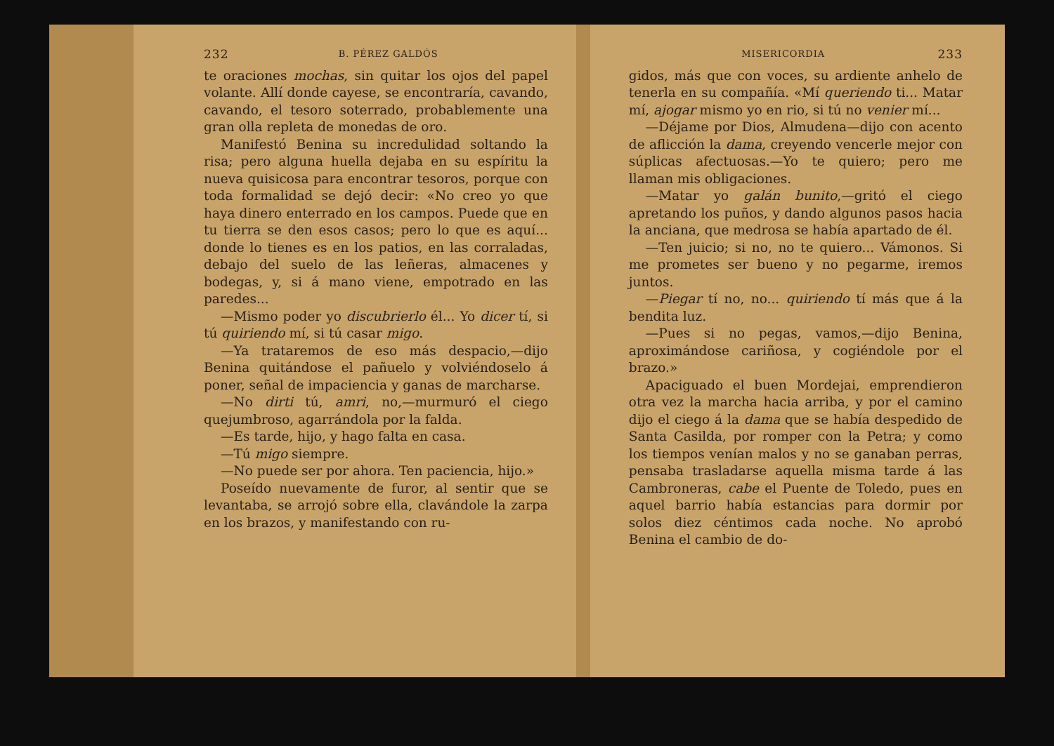232 B. PÉREZ GALDÓS
te oraciones mochas, sin quitar los ojos del papel volante. Allí donde cayese, se encontraría, cavando, cavando, el tesoro soterrado, probablemente una gran olla repleta de monedas de oro.
Manifestó Benina su incredulidad soltando la risa; pero alguna huella dejaba en su espíritu la nueva quisicosa para encontrar tesoros, porque con toda formalidad se dejó decir: «No creo yo que haya dinero enterrado en los campos. Puede que en tu tierra se den esos casos; pero lo que es aquí... donde lo tienes es en los patios, en las corraladas, debajo del suelo de las leñeras, almacenes y bodegas, y, si á mano viene, empotrado en las paredes...
—Mismo poder yo discubrierlo él... Yo dicer tí, si tú quiriendo mí, si tú casar migo.
—Ya trataremos de eso más despacio,—dijo Benina quitándose el pañuelo y volviéndoselo á poner, señal de impaciencia y ganas de marcharse.
—No dirti tú, amri, no,—murmuró el ciego quejumbroso, agarrándola por la falda.
—Es tarde, hijo, y hago falta en casa.
—Tú migo siempre.
—No puede ser por ahora. Ten paciencia, hijo.»
Poseído nuevamente de furor, al sentir que se levantaba, se arrojó sobre ella, clavándole la zarpa en los brazos, y manifestando con ru-
MISERICORDIA 233
gidos, más que con voces, su ardiente anhelo de tenerla en su compañía. «Mí queriendo ti... Matar mí, ajogar mismo yo en rio, si tú no venier mí...
—Déjame por Dios, Almudena—dijo con acento de aflicción la dama, creyendo vencerle mejor con súplicas afectuosas.—Yo te quiero; pero me llaman mis obligaciones.
—Matar yo galán bunito,—gritó el ciego apretando los puños, y dando algunos pasos hacia la anciana, que medrosa se había apartado de él.
—Ten juicio; si no, no te quiero... Vámonos. Si me prometes ser bueno y no pegarme, iremos juntos.
—Piegar tí no, no... quiriendo tí más que á la bendita luz.
—Pues si no pegas, vamos,—dijo Benina, aproximándose cariñosa, y cogiéndole por el brazo.»
Apaciguado el buen Mordejai, emprendieron otra vez la marcha hacia arriba, y por el camino dijo el ciego á la dama que se había despedido de Santa Casilda, por romper con la Petra; y como los tiempos venían malos y no se ganaban perras, pensaba trasladarse aquella misma tarde á las Cambroneras, cabe el Puente de Toledo, pues en aquel barrio había estancias para dormir por solos diez céntimos cada noche. No aprobó Benina el cambio de do-